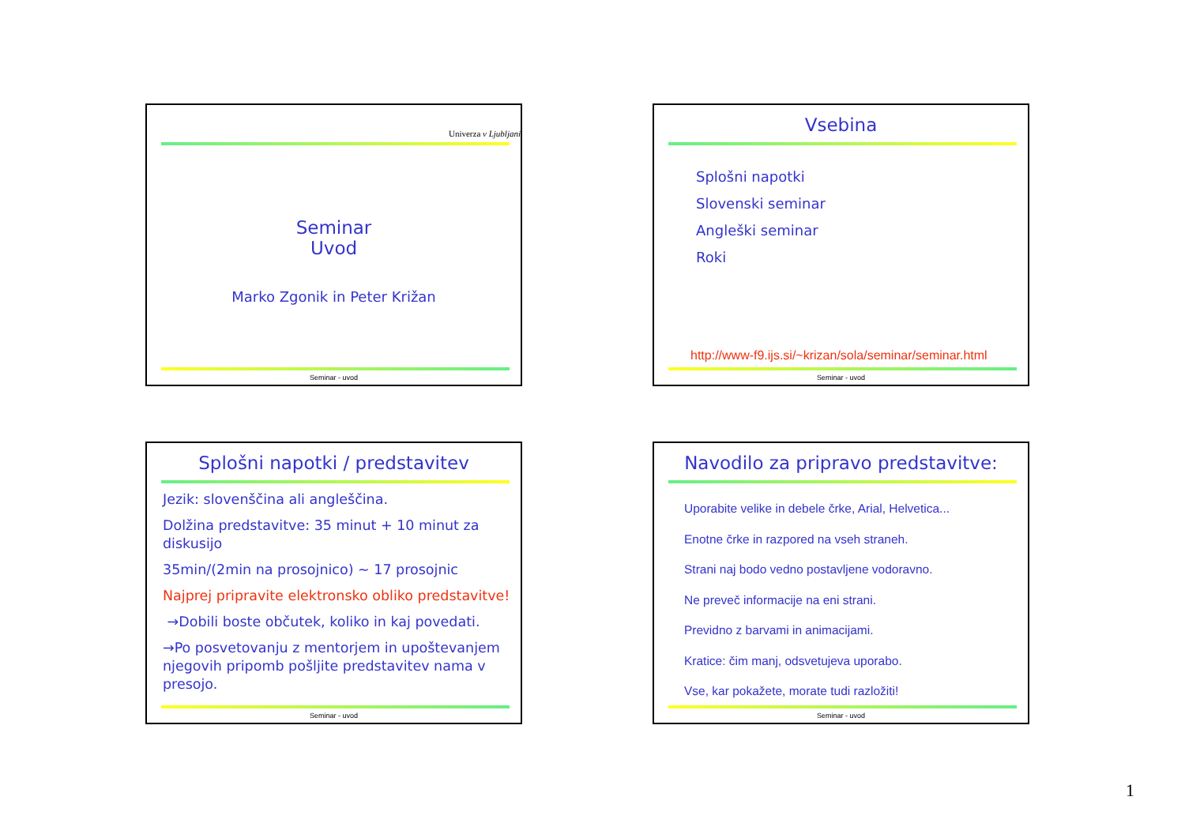Univerza v Ljubljani
Seminar
Uvod
Marko Zgonik in Peter Križan
Seminar - uvod
Vsebina
Splošni napotki
Slovenski seminar
Angleški seminar
Roki
http://www-f9.ijs.si/~krizan/sola/seminar/seminar.html
Seminar - uvod
Splošni napotki / predstavitev
Jezik: slovenščina ali angleščina.
Dolžina predstavitve: 35 minut + 10 minut za diskusijo
35min/(2min na prosojnico) ~ 17 prosojnic
Najprej pripravite elektronsko obliko predstavitve!
→Dobili boste občutek, koliko in kaj povedati.
→Po posvetovanju z mentorjem in upoštevanjem njegovih pripomb pošljite predstavitev nama v presojo.
Seminar - uvod
Navodilo za pripravo predstavitve:
Uporabite velike in debele črke, Arial, Helvetica...
Enotne črke in razpored na vseh straneh.
Strani naj bodo vedno postavljene vodoravno.
Ne preveč informacije na eni strani.
Previdno z barvami in animacijami.
Kratice: čim manj, odsvetujeva uporabo.
Vse, kar pokažete, morate tudi razložiti!
Seminar - uvod
1